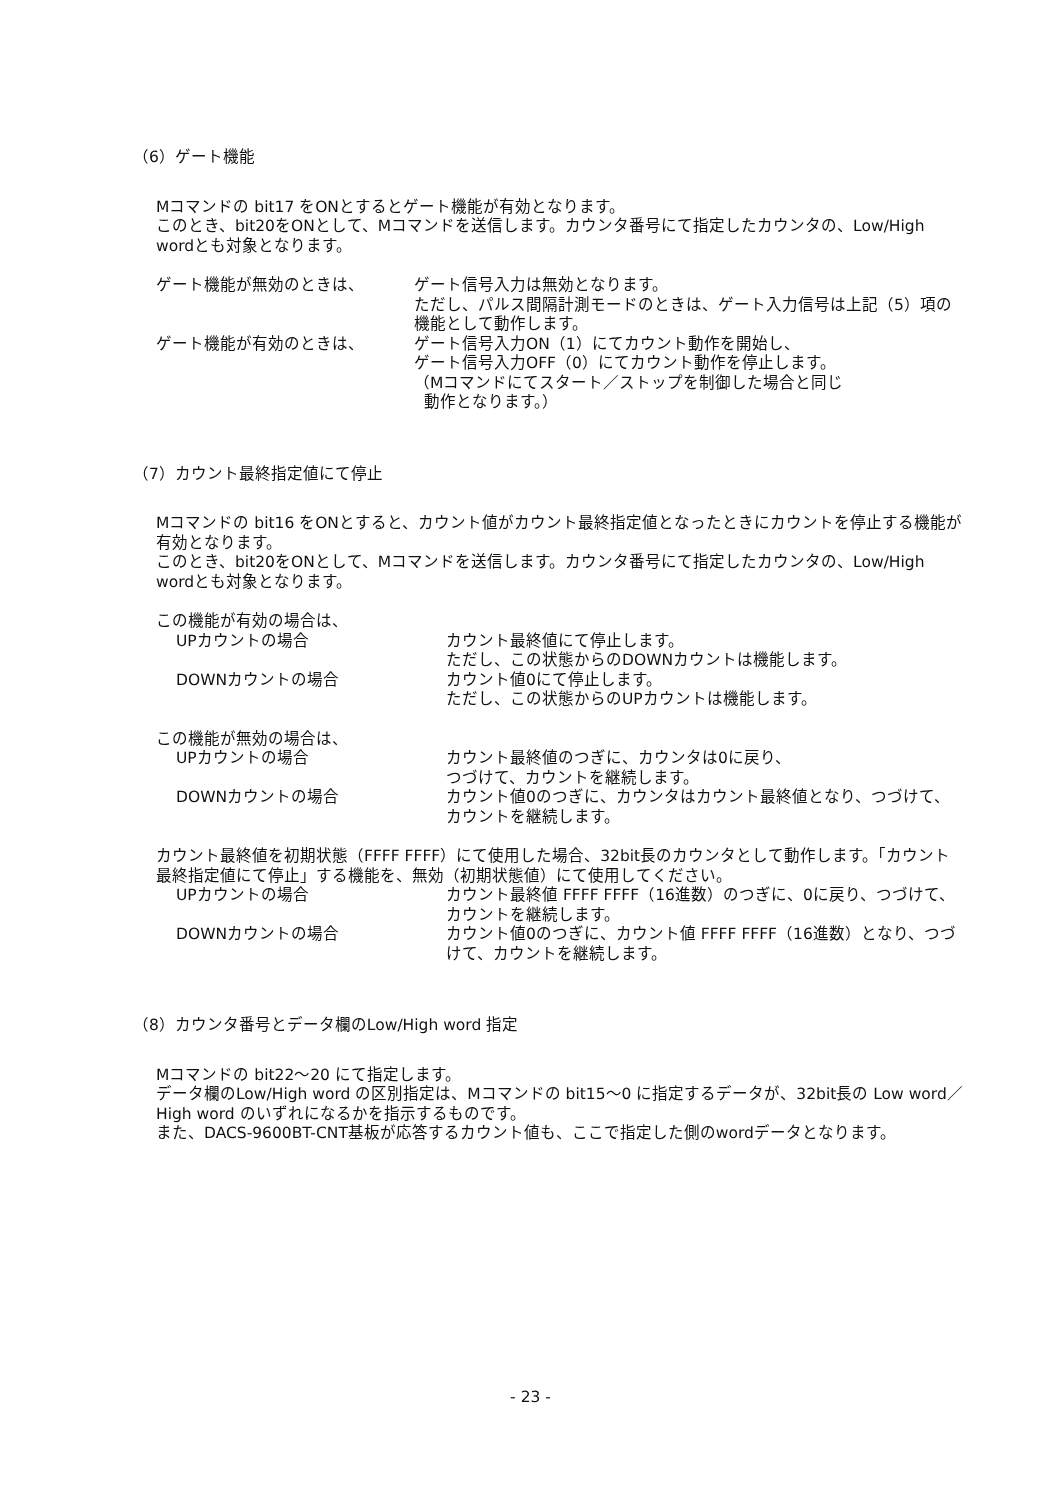（6）ゲート機能
Mコマンドの bit17 をONとするとゲート機能が有効となります。
このとき、bit20をONとして、Mコマンドを送信します。カウンタ番号にて指定したカウンタの、Low/High wordとも対象となります。
ゲート機能が無効のときは、 ゲート信号入力は無効となります。
ただし、パルス間隔計測モードのときは、ゲート入力信号は上記（5）項の機能として動作します。
ゲート機能が有効のときは、 ゲート信号入力ON（1）にてカウント動作を開始し、
ゲート信号入力OFF（0）にてカウント動作を停止します。
（Mコマンドにてスタート／ストップを制御した場合と同じ
動作となります。）
（7）カウント最終指定値にて停止
Mコマンドの bit16 をONとすると、カウント値がカウント最終指定値となったときにカウントを停止する機能が有効となります。
このとき、bit20をONとして、Mコマンドを送信します。カウンタ番号にて指定したカウンタの、Low/High wordとも対象となります。
この機能が有効の場合は、
UPカウントの場合 カウント最終値にて停止します。
ただし、この状態からのDOWNカウントは機能します。
DOWNカウントの場合 カウント値0にて停止します。
ただし、この状態からのUPカウントは機能します。
この機能が無効の場合は、
UPカウントの場合 カウント最終値のつぎに、カウンタは0に戻り、
つづけて、カウントを継続します。
DOWNカウントの場合 カウント値0のつぎに、カウンタはカウント最終値となり、つづけて、カウントを継続します。
カウント最終値を初期状態（FFFF FFFF）にて使用した場合、32bit長のカウンタとして動作します。「カウント最終指定値にて停止」する機能を、無効（初期状態値）にて使用してください。
UPカウントの場合 カウント最終値 FFFF FFFF（16進数）のつぎに、0に戻り、つづけて、カウントを継続します。
DOWNカウントの場合 カウント値0のつぎに、カウント値 FFFF FFFF（16進数）となり、つづけて、カウントを継続します。
（8）カウンタ番号とデータ欄のLow/High word 指定
Mコマンドの bit22～20 にて指定します。
データ欄のLow/High word の区別指定は、Mコマンドの bit15～0 に指定するデータが、32bit長の Low word／High word のいずれになるかを指示するものです。
また、DACS-9600BT-CNT基板が応答するカウント値も、ここで指定した側のwordデータとなります。
- 23 -